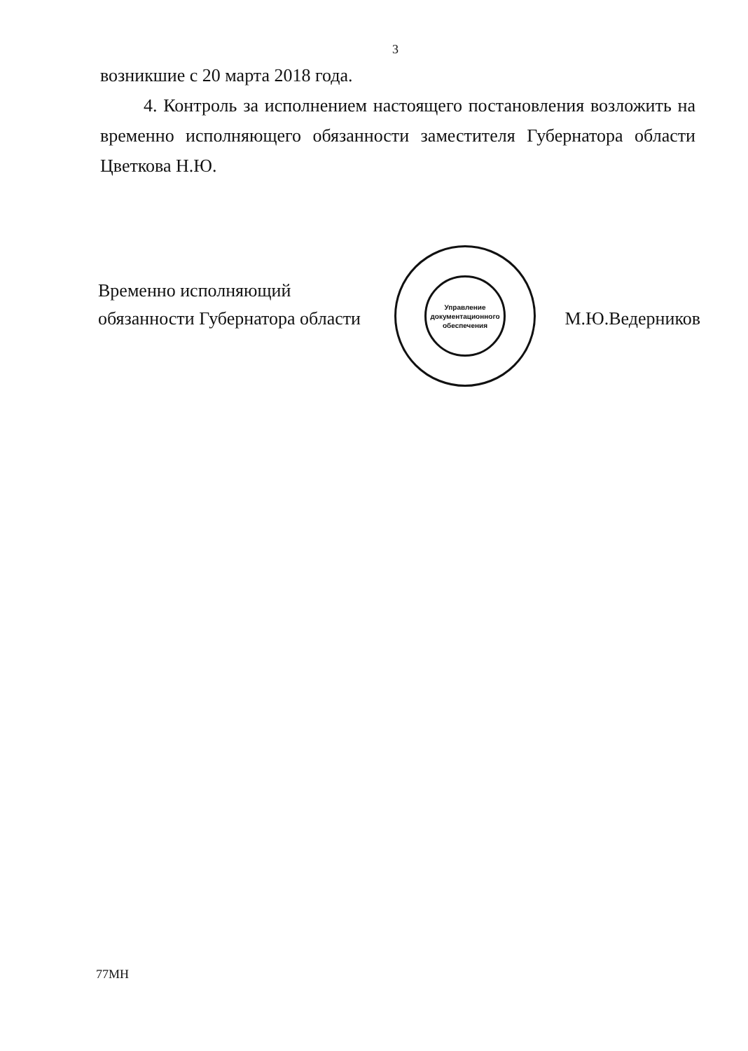3
возникшие с 20 марта 2018 года.
4. Контроль за исполнением настоящего постановления возложить на временно исполняющего обязанности заместителя Губернатора области Цветкова Н.Ю.
Временно исполняющий
обязанности Губернатора области
М.Ю.Ведерников
Управление документационного обеспечения
77МН